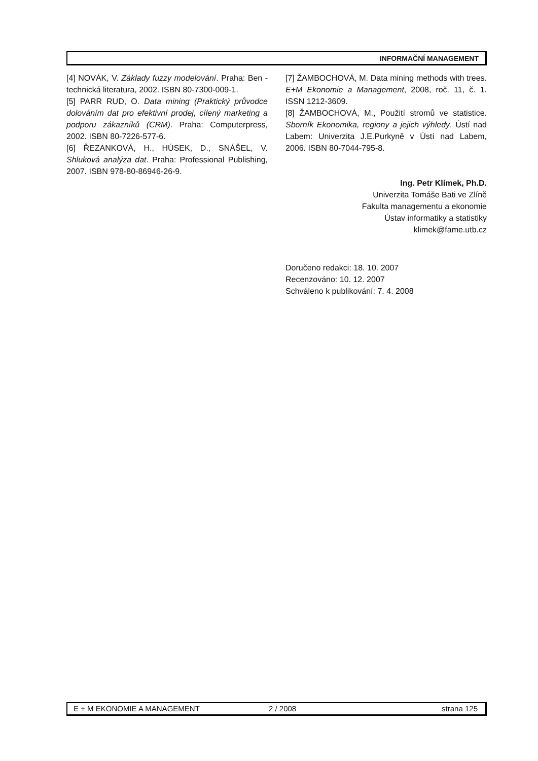INFORMAČNÍ MANAGEMENT
[4] NOVÁK, V. Základy fuzzy modelování. Praha: Ben - technická literatura, 2002. ISBN 80-7300-009-1.
[5] PARR RUD, O. Data mining (Praktický průvodce dolováním dat pro efektivní prodej, cílený marketing a podporu zákazníků (CRM). Praha: Computerpress, 2002. ISBN 80-7226-577-6.
[6] ŘEZANKOVÁ, H., HÚSEK, D., SNÁŠEL, V. Shluková analýza dat. Praha: Professional Publishing, 2007. ISBN 978-80-86946-26-9.
[7] ŽAMBOCHOVÁ, M. Data mining methods with trees. E+M Ekonomie a Management, 2008, roč. 11, č. 1. ISSN 1212-3609.
[8] ŽAMBOCHOVÁ, M., Použití stromů ve statistice. Sborník Ekonomika, regiony a jejich výhledy. Ústí nad Labem: Univerzita J.E.Purkyně v Ústí nad Labem, 2006. ISBN 80-7044-795-8.
Ing. Petr Klímek, Ph.D.
Univerzita Tomáše Bati ve Zlíně
Fakulta managementu a ekonomie
Ústav informatiky a statistiky
klimek@fame.utb.cz
Doručeno redakci: 18. 10. 2007
Recenzováno: 10. 12. 2007
Schváleno k publikování: 7. 4. 2008
E + M EKONOMIE A MANAGEMENT 2 / 2008 strana 125